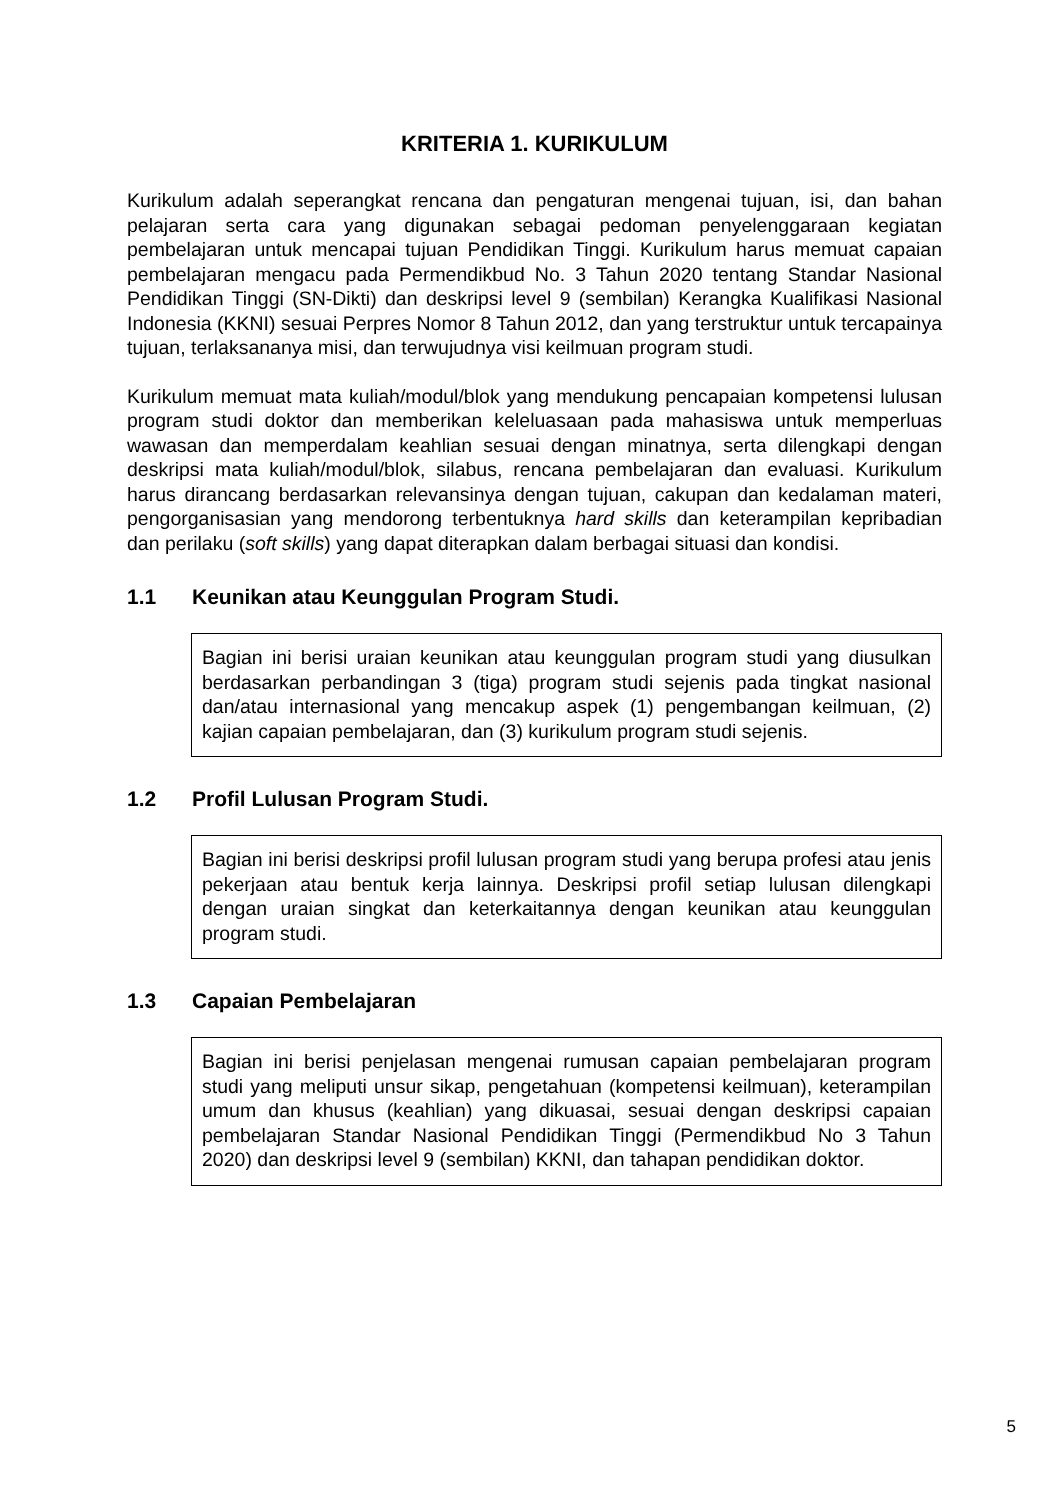KRITERIA 1. KURIKULUM
Kurikulum adalah seperangkat rencana dan pengaturan mengenai tujuan, isi, dan bahan pelajaran serta cara yang digunakan sebagai pedoman penyelenggaraan kegiatan pembelajaran untuk mencapai tujuan Pendidikan Tinggi. Kurikulum harus memuat capaian pembelajaran mengacu pada Permendikbud No. 3 Tahun 2020 tentang Standar Nasional Pendidikan Tinggi (SN-Dikti) dan deskripsi level 9 (sembilan) Kerangka Kualifikasi Nasional Indonesia (KKNI) sesuai Perpres Nomor 8 Tahun 2012, dan yang terstruktur untuk tercapainya tujuan, terlaksananya misi, dan terwujudnya visi keilmuan program studi.
Kurikulum memuat mata kuliah/modul/blok yang mendukung pencapaian kompetensi lulusan program studi doktor dan memberikan keleluasaan pada mahasiswa untuk memperluas wawasan dan memperdalam keahlian sesuai dengan minatnya, serta dilengkapi dengan deskripsi mata kuliah/modul/blok, silabus, rencana pembelajaran dan evaluasi. Kurikulum harus dirancang berdasarkan relevansinya dengan tujuan, cakupan dan kedalaman materi, pengorganisasian yang mendorong terbentuknya hard skills dan keterampilan kepribadian dan perilaku (soft skills) yang dapat diterapkan dalam berbagai situasi dan kondisi.
1.1 Keunikan atau Keunggulan Program Studi.
Bagian ini berisi uraian keunikan atau keunggulan program studi yang diusulkan berdasarkan perbandingan 3 (tiga) program studi sejenis pada tingkat nasional dan/atau internasional yang mencakup aspek (1) pengembangan keilmuan, (2) kajian capaian pembelajaran, dan (3) kurikulum program studi sejenis.
1.2 Profil Lulusan Program Studi.
Bagian ini berisi deskripsi profil lulusan program studi yang berupa profesi atau jenis pekerjaan atau bentuk kerja lainnya. Deskripsi profil setiap lulusan dilengkapi dengan uraian singkat dan keterkaitannya dengan keunikan atau keunggulan program studi.
1.3 Capaian Pembelajaran
Bagian ini berisi penjelasan mengenai rumusan capaian pembelajaran program studi yang meliputi unsur sikap, pengetahuan (kompetensi keilmuan), keterampilan umum dan khusus (keahlian) yang dikuasai, sesuai dengan deskripsi capaian pembelajaran Standar Nasional Pendidikan Tinggi (Permendikbud No 3 Tahun 2020) dan deskripsi level 9 (sembilan) KKNI, dan tahapan pendidikan doktor.
5